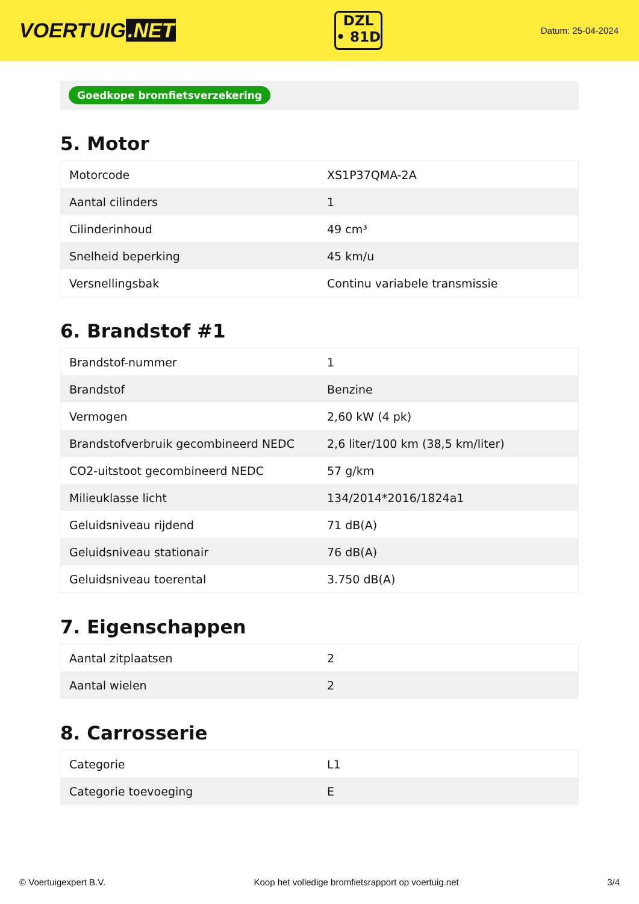VOERTUIG.NET
DZL
• 81D
Datum: 25-04-2024
Goedkope bromfietsverzekering
5. Motor
| Motorcode | XS1P37QMA-2A |
| Aantal cilinders | 1 |
| Cilinderinhoud | 49 cm³ |
| Snelheid beperking | 45 km/u |
| Versnellingsbak | Continu variabele transmissie |
6. Brandstof #1
| Brandstof-nummer | 1 |
| Brandstof | Benzine |
| Vermogen | 2,60 kW (4 pk) |
| Brandstofverbruik gecombineerd NEDC | 2,6 liter/100 km (38,5 km/liter) |
| CO2-uitstoot gecombineerd NEDC | 57 g/km |
| Milieuklasse licht | 134/2014*2016/1824a1 |
| Geluidsniveau rijdend | 71 dB(A) |
| Geluidsniveau stationair | 76 dB(A) |
| Geluidsniveau toerental | 3.750 dB(A) |
7. Eigenschappen
| Aantal zitplaatsen | 2 |
| Aantal wielen | 2 |
8. Carrosserie
| Categorie | L1 |
| Categorie toevoeging | E |
© Voertuigexpert B.V. Koop het volledige bromfietsrapport op voertuig.net 3/4